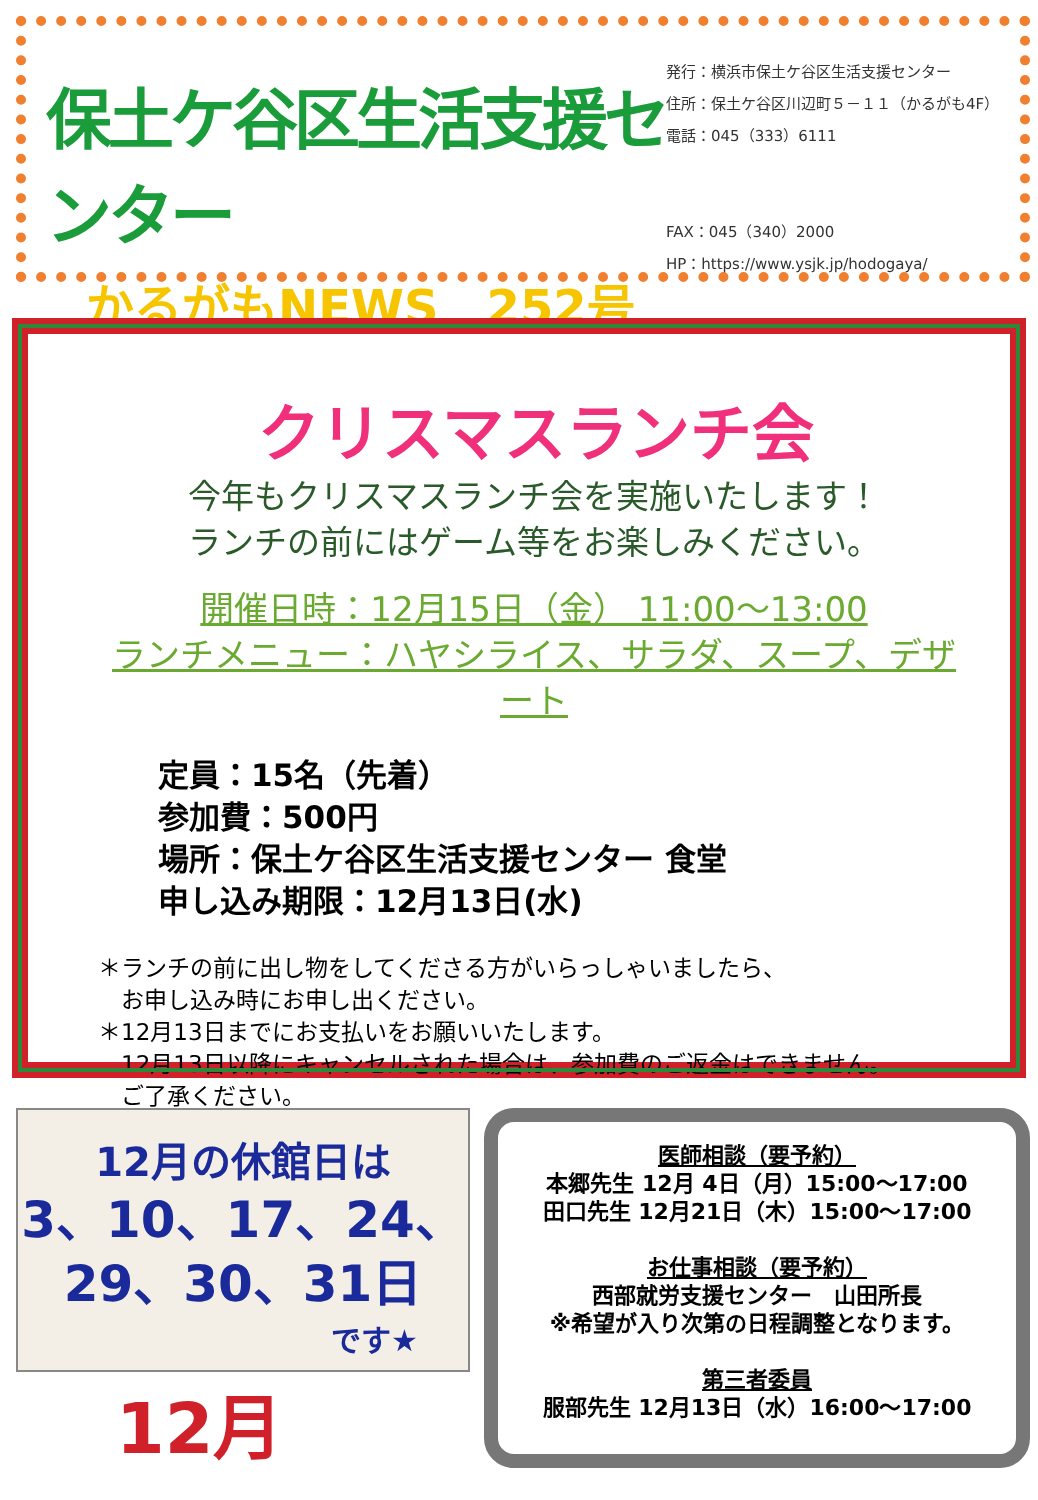保土ケ谷区生活支援センター
かるがもNEWS　252号
発行：横浜市保土ケ谷区生活支援センター
住所：保土ケ谷区川辺町５－１１（かるがも4F）
電話：045（333）6111
FAX：045（340）2000
HP：https://www.ysjk.jp/hodogaya/
クリスマスランチ会
今年もクリスマスランチ会を実施いたします！
ランチの前にはゲーム等をお楽しみください。
開催日時：12月15日（金） 11:00～13:00
ランチメニュー：ハヤシライス、サラダ、スープ、デザート
定員：15名（先着）
参加費：500円
場所：保土ケ谷区生活支援センター 食堂
申し込み期限：12月13日(水)
＊ランチの前に出し物をしてくださる方がいらっしゃいましたら、
　お申し込み時にお申し出ください。
＊12月13日までにお支払いをお願いいたします。
　12月13日以降にキャンセルされた場合は、参加費のご返金はできません。
　ご了承ください。
12月の休館日は
3、10、17、24、
29、30、31日
です★
12月
医師相談（要予約）
本郷先生 12月 4日（月）15:00～17:00
田口先生 12月21日（木）15:00～17:00
お仕事相談（要予約）
西部就労支援センター　山田所長
※希望が入り次第の日程調整となります。
第三者委員
服部先生 12月13日（水）16:00～17:00